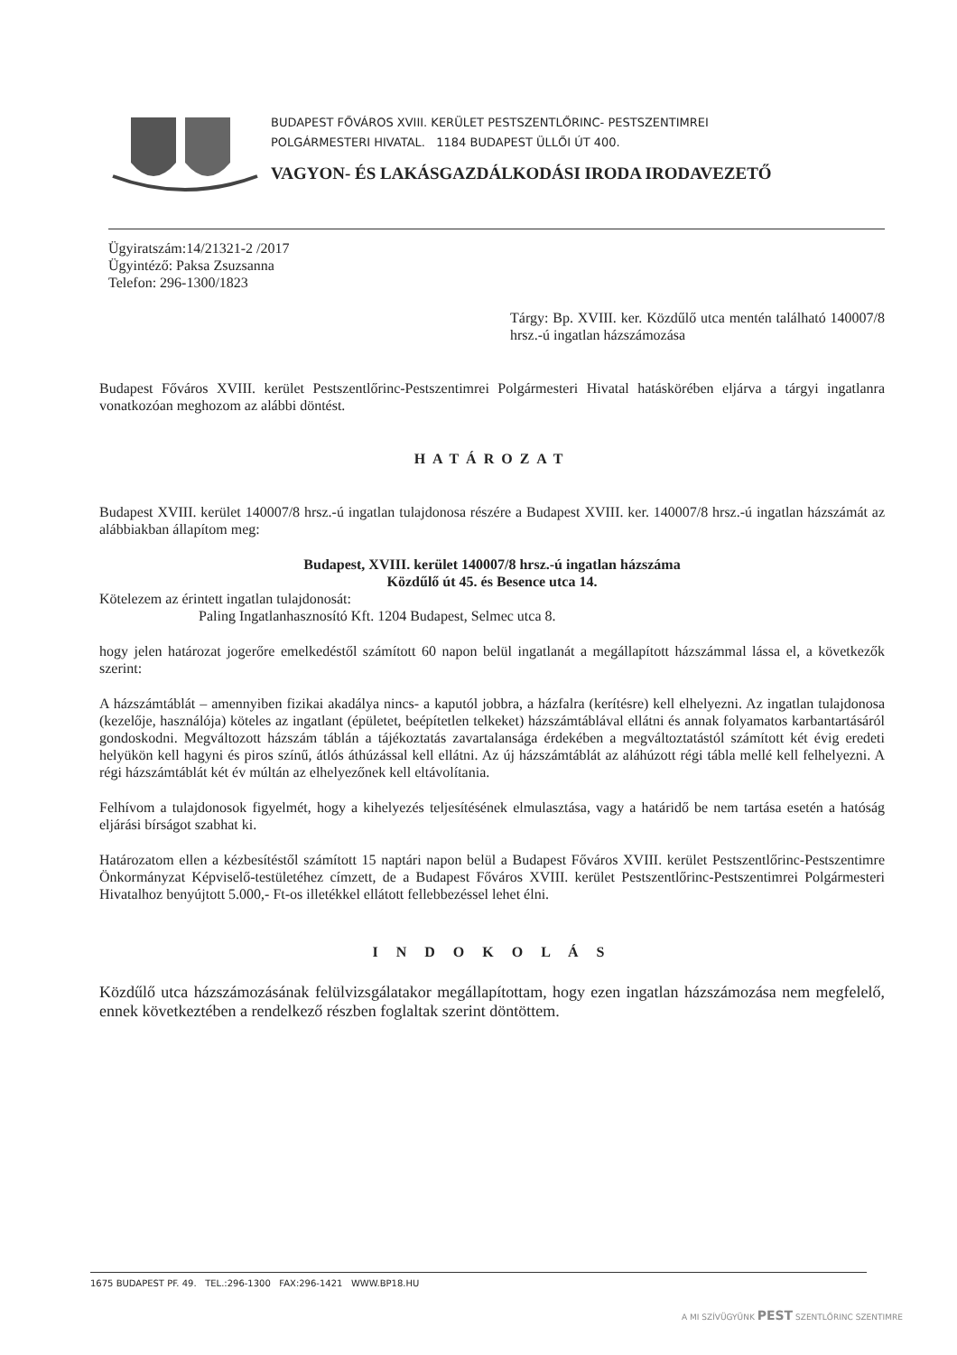BUDAPEST FŐVÁROS XVIII. KERÜLET PESTSZENTLŐRINC- PESTSZENTIMREI
POLGÁRMESTERI HIVATAL. 1184 BUDAPEST ÜLLŐI ÚT 400.
VAGYON- ÉS LAKÁSGAZDÁLKODÁSI IRODA IRODAVEZETŐ
Ügyiratszám:14/21321-2 /2017
Ügyintéző: Paksa Zsuzsanna
Telefon: 296-1300/1823
Tárgy: Bp. XVIII. ker. Közdűlő utca mentén található 140007/8 hrsz.-ú ingatlan házszámozása
Budapest Főváros XVIII. kerület Pestszentlőrinc-Pestszentimrei Polgármesteri Hivatal hatáskörében eljárva a tárgyi ingatlanra vonatkozóan meghozom az alábbi döntést.
HATÁROZAT
Budapest XVIII. kerület 140007/8 hrsz.-ú ingatlan tulajdonosa részére a Budapest XVIII. ker. 140007/8 hrsz.-ú ingatlan házszámát az alábbiakban állapítom meg:
Budapest, XVIII. kerület 140007/8 hrsz.-ú ingatlan házszáma
Közdűlő út 45. és Besence utca 14.
Kötelezem az érintett ingatlan tulajdonosát:
Paling Ingatlanhasznosító Kft. 1204 Budapest, Selmec utca 8.
hogy jelen határozat jogerőre emelkedéstől számított 60 napon belül ingatlanát a megállapított házszámmal lássa el, a következők szerint:
A házszámtáblát – amennyiben fizikai akadálya nincs- a kaputól jobbra, a házfalra (kerítésre) kell elhelyezni. Az ingatlan tulajdonosa (kezelője, használója) köteles az ingatlant (épületet, beépítetlen telkeket) házszámtáblával ellátni és annak folyamatos karbantartásáról gondoskodni. Megváltozott házszám táblán a tájékoztatás zavartalansága érdekében a megváltoztatástól számított két évig eredeti helyükön kell hagyni és piros színű, átlós áthúzással kell ellátni. Az új házszámtáblát az aláhúzott régi tábla mellé kell felhelyezni. A régi házszámtáblát két év múltán az elhelyezőnek kell eltávolítania.
Felhívom a tulajdonosok figyelmét, hogy a kihelyezés teljesítésének elmulasztása, vagy a határidő be nem tartása esetén a hatóság eljárási bírságot szabhat ki.
Határozatom ellen a kézbesítéstől számított 15 naptári napon belül a Budapest Főváros XVIII. kerület Pestszentlőrinc-Pestszentimre Önkormányzat Képviselő-testületéhez címzett, de a Budapest Főváros XVIII. kerület Pestszentlőrinc-Pestszentimrei Polgármesteri Hivatalhoz benyújtott 5.000,- Ft-os illetékkel ellátott fellebbezéssel lehet élni.
I N D O K O L Á S
Közdűlő utca házszámozásának felülvizsgálatakor megállapítottam, hogy ezen ingatlan házszámozása nem megfelelő, ennek következtében a rendelkező részben foglaltak szerint döntöttem.
1675 BUDAPEST PF. 49. TEL.:296-1300 FAX:296-1421 WWW.BP18.HU
A MI SZÍVÜGYÜNK PEST SZENTLŐRINC SZENTIMRE